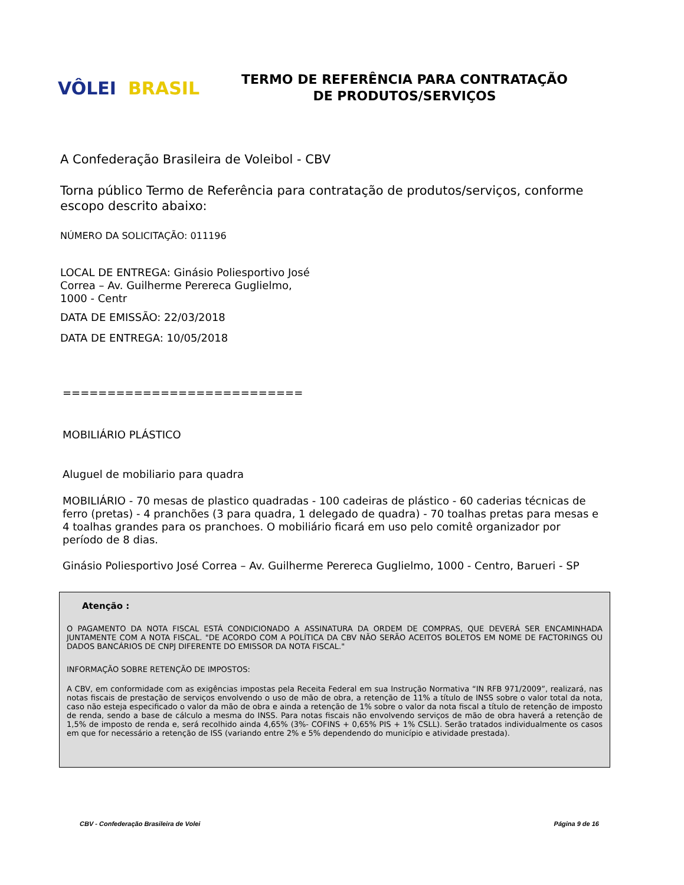VÔLEI BRASIL
TERMO DE REFERÊNCIA PARA CONTRATAÇÃO
DE PRODUTOS/SERVIÇOS
A Confederação Brasileira de Voleibol - CBV
Torna público Termo de Referência para contratação de produtos/serviços, conforme escopo descrito abaixo:
NÚMERO DA SOLICITAÇÃO: 011196
LOCAL DE ENTREGA: Ginásio Poliesportivo José
Correa – Av. Guilherme Perereca Guglielmo,
1000 - Centr
DATA DE EMISSÃO: 22/03/2018
DATA DE ENTREGA: 10/05/2018
===========================
MOBILIÁRIO PLÁSTICO
Aluguel de mobiliario para quadra
MOBILIÁRIO - 70 mesas de plastico quadradas - 100 cadeiras de plástico - 60 caderias técnicas de ferro (pretas) - 4 pranchões (3 para quadra, 1 delegado de quadra) - 70 toalhas pretas para mesas e 4 toalhas grandes para os pranchoes. O mobiliário ficará em uso pelo comitê organizador por período de 8 dias.
Ginásio Poliesportivo José Correa – Av. Guilherme Perereca Guglielmo, 1000 - Centro, Barueri - SP
Atenção :
O PAGAMENTO DA NOTA FISCAL ESTÁ CONDICIONADO A ASSINATURA DA ORDEM DE COMPRAS, QUE DEVERÁ SER ENCAMINHADA JUNTAMENTE COM A NOTA FISCAL. "DE ACORDO COM A POLÍTICA DA CBV NÃO SERÃO ACEITOS BOLETOS EM NOME DE FACTORINGS OU DADOS BANCÁRIOS DE CNPJ DIFERENTE DO EMISSOR DA NOTA FISCAL."
INFORMAÇÃO SOBRE RETENÇÃO DE IMPOSTOS:
A CBV, em conformidade com as exigências impostas pela Receita Federal em sua Instrução Normativa “IN RFB 971/2009”, realizará, nas notas fiscais de prestação de serviços envolvendo o uso de mão de obra, a retenção de 11% a título de INSS sobre o valor total da nota, caso não esteja especificado o valor da mão de obra e ainda a retenção de 1% sobre o valor da nota fiscal a título de retenção de imposto de renda, sendo a base de cálculo a mesma do INSS. Para notas fiscais não envolvendo serviços de mão de obra haverá a retenção de 1,5% de imposto de renda e, será recolhido ainda 4,65% (3%- COFINS + 0,65% PIS + 1% CSLL). Serão tratados individualmente os casos em que for necessário a retenção de ISS (variando entre 2% e 5% dependendo do município e atividade prestada).
CBV - Confederação Brasileira de Volei Página 9 de 16